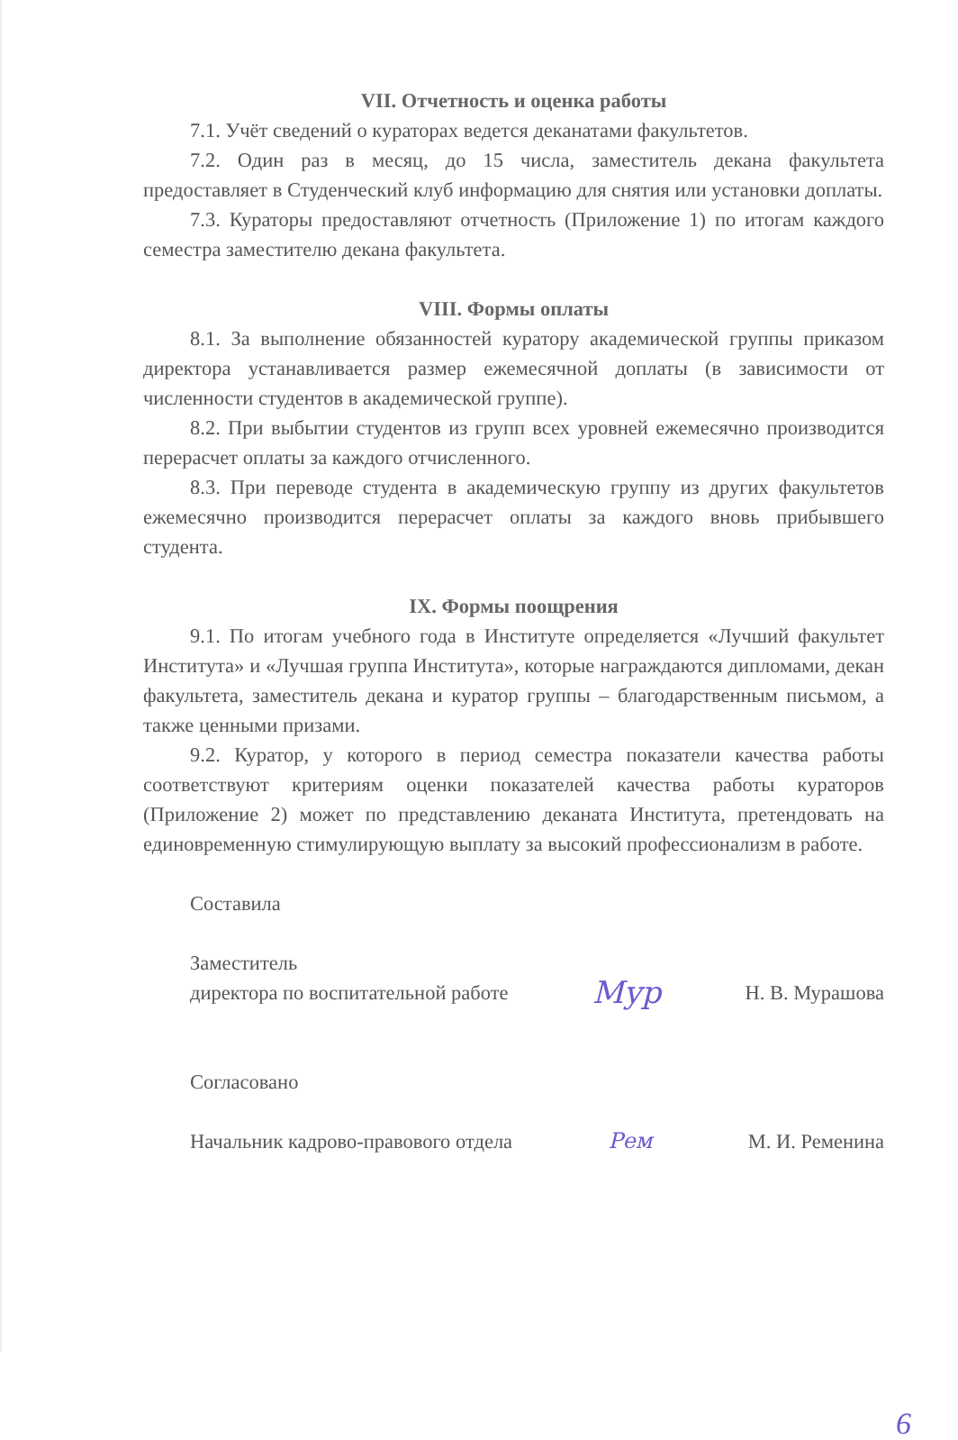VII. Отчетность и оценка работы
7.1. Учёт сведений о кураторах ведется деканатами факультетов.
7.2. Один раз в месяц, до 15 числа, заместитель декана факультета предоставляет в Студенческий клуб информацию для снятия или установки доплаты.
7.3. Кураторы предоставляют отчетность (Приложение 1) по итогам каждого семестра заместителю декана факультета.
VIII. Формы оплаты
8.1. За выполнение обязанностей куратору академической группы приказом директора устанавливается размер ежемесячной доплаты (в зависимости от численности студентов в академической группе).
8.2. При выбытии студентов из групп всех уровней ежемесячно производится перерасчет оплаты за каждого отчисленного.
8.3. При переводе студента в академическую группу из других факультетов ежемесячно производится перерасчет оплаты за каждого вновь прибывшего студента.
IX. Формы поощрения
9.1. По итогам учебного года в Институте определяется «Лучший факультет Института» и «Лучшая группа Института», которые награждаются дипломами, декан факультета, заместитель декана и куратор группы – благодарственным письмом, а также ценными призами.
9.2. Куратор, у которого в период семестра показатели качества работы соответствуют критериям оценки показателей качества работы кураторов (Приложение 2) может по представлению деканата Института, претендовать на единовременную стимулирующую выплату за высокий профессионализм в работе.
Составила
Заместитель
директора по воспитательной работе Мур Н. В. Мурашова
Согласовано
Начальник кадрово-правового отдела Рем М. И. Ременина
6